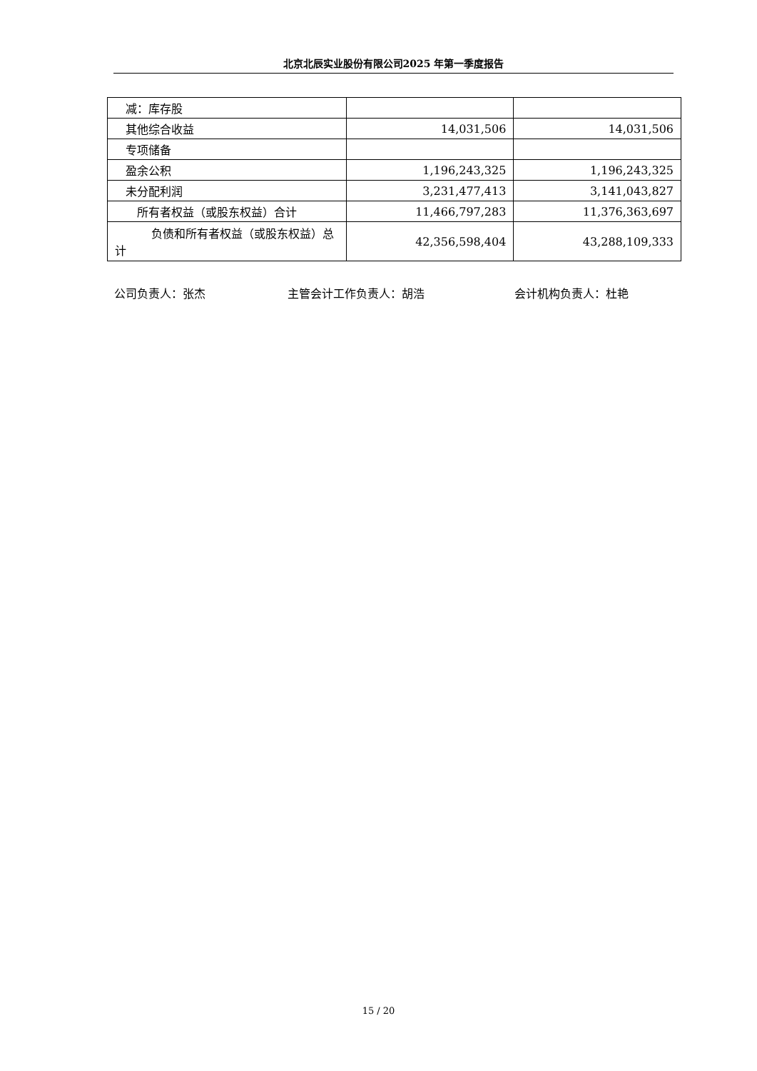北京北辰实业股份有限公司2025 年第一季度报告
| 减：库存股 | | |
| 其他综合收益 | 14,031,506 | 14,031,506 |
| 专项储备 | | |
| 盈余公积 | 1,196,243,325 | 1,196,243,325 |
| 未分配利润 | 3,231,477,413 | 3,141,043,827 |
| 所有者权益（或股东权益）合计 | 11,466,797,283 | 11,376,363,697 |
| 负债和所有者权益（或股东权益）总计 | 42,356,598,404 | 43,288,109,333 |
公司负责人：张杰 主管会计工作负责人：胡浩 会计机构负责人：杜艳
15 / 20